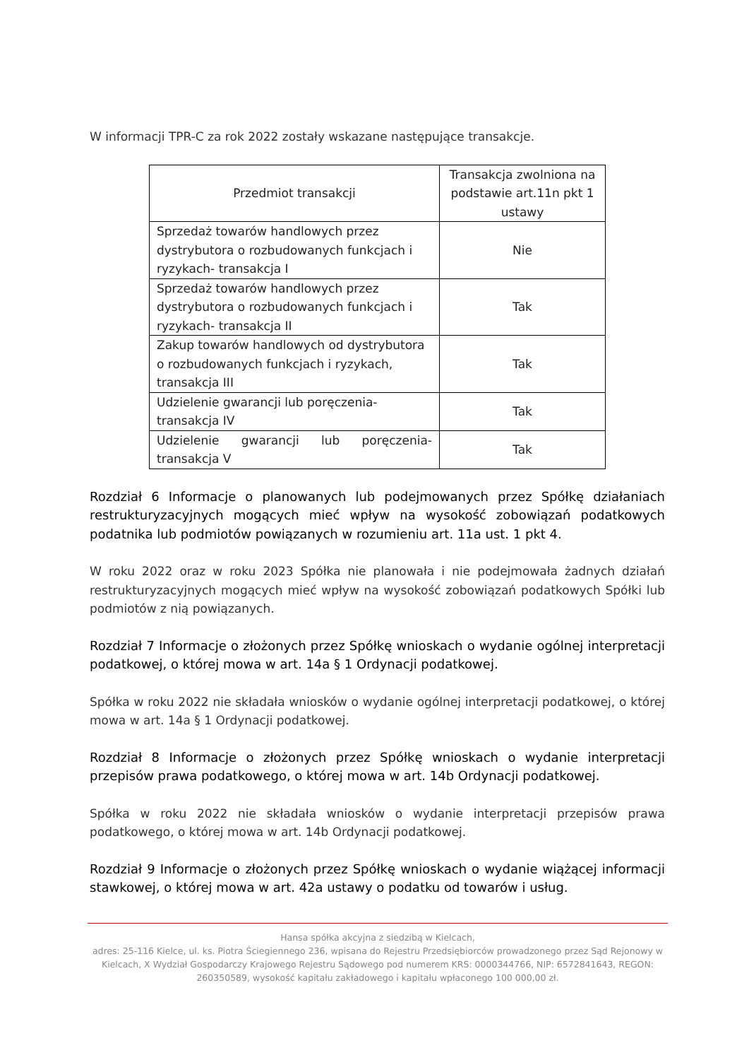W informacji TPR-C za rok 2022 zostały wskazane następujące transakcje.
| Przedmiot transakcji | Transakcja zwolniona na podstawie art.11n pkt 1 ustawy |
| --- | --- |
| Sprzedaż towarów handlowych przez dystrybutora o rozbudowanych funkcjach i ryzykach- transakcja I | Nie |
| Sprzedaż towarów handlowych przez dystrybutora o rozbudowanych funkcjach i ryzykach- transakcja II | Tak |
| Zakup towarów handlowych od dystrybutora o rozbudowanych funkcjach i ryzykach, transakcja III | Tak |
| Udzielenie gwarancji lub poręczenia- transakcja IV | Tak |
| Udzielenie gwarancji lub poręczenia- transakcja V | Tak |
Rozdział 6 Informacje o planowanych lub podejmowanych przez Spółkę działaniach restrukturyzacyjnych mogących mieć wpływ na wysokość zobowiązań podatkowych podatnika lub podmiotów powiązanych w rozumieniu art. 11a ust. 1 pkt 4.
W roku 2022 oraz w roku 2023 Spółka nie planowała i nie podejmowała żadnych działań restrukturyzacyjnych mogących mieć wpływ na wysokość zobowiązań podatkowych Spółki lub podmiotów z nią powiązanych.
Rozdział 7 Informacje o złożonych przez Spółkę wnioskach o wydanie ogólnej interpretacji podatkowej, o której mowa w art. 14a § 1 Ordynacji podatkowej.
Spółka w roku 2022 nie składała wniosków o wydanie ogólnej interpretacji podatkowej, o której mowa w art. 14a § 1 Ordynacji podatkowej.
Rozdział 8 Informacje o złożonych przez Spółkę wnioskach o wydanie interpretacji przepisów prawa podatkowego, o której mowa w art. 14b Ordynacji podatkowej.
Spółka w roku 2022 nie składała wniosków o wydanie interpretacji przepisów prawa podatkowego, o której mowa w art. 14b Ordynacji podatkowej.
Rozdział 9 Informacje o złożonych przez Spółkę wnioskach o wydanie wiążącej informacji stawkowej, o której mowa w art. 42a ustawy o podatku od towarów i usług.
Hansa spółka akcyjna z siedzibą w Kielcach,
adres: 25-116 Kielce, ul. ks. Piotra Ściegiennego 236, wpisana do Rejestru Przedsiębiorców prowadzonego przez Sąd Rejonowy w Kielcach, X Wydział Gospodarczy Krajowego Rejestru Sądowego pod numerem KRS: 0000344766, NIP: 6572841643, REGON: 260350589, wysokość kapitału zakładowego i kapitału wpłaconego 100 000,00 zł.